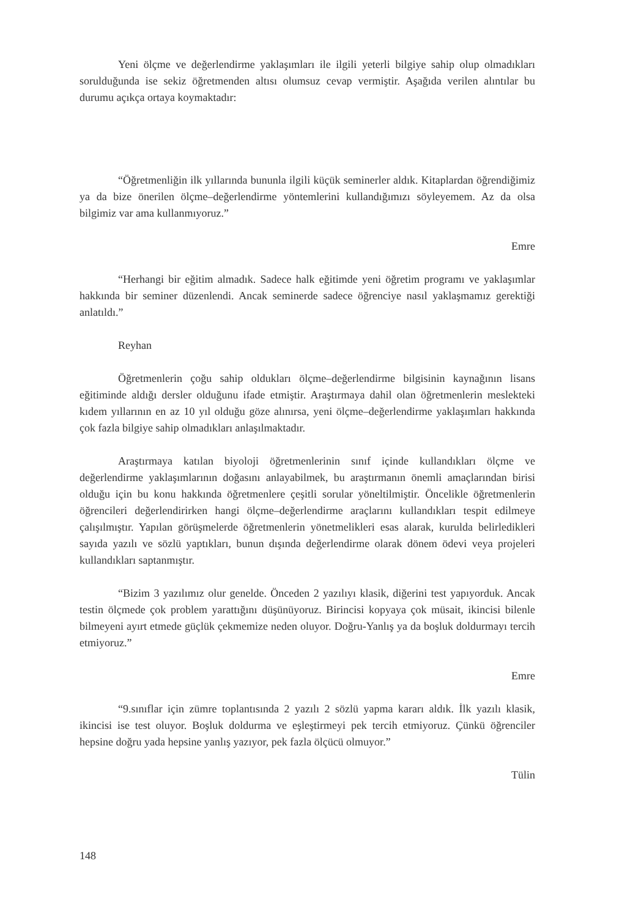Yeni ölçme ve değerlendirme yaklaşımları ile ilgili yeterli bilgiye sahip olup olmadıkları sorulduğunda ise sekiz öğretmenden altısı olumsuz cevap vermiştir. Aşağıda verilen alıntılar bu durumu açıkça ortaya koymaktadır:
“Öğretmenliğin ilk yıllarında bununla ilgili küçük seminerler aldık. Kitaplardan öğrendiğimiz ya da bize önerilen ölçme–değerlendirme yöntemlerini kullandığımızı söyleyemem. Az da olsa bilgimiz var ama kullanmıyoruz.”
Emre
“Herhangi bir eğitim almadık. Sadece halk eğitimde yeni öğretim programı ve yaklaşımlar hakkında bir seminer düzenlendi. Ancak seminerde sadece öğrenciye nasıl yaklaşmamız gerektiği anlatıldı.”
Reyhan
Öğretmenlerin çoğu sahip oldukları ölçme–değerlendirme bilgisinin kaynağının lisans eğitiminde aldığı dersler olduğunu ifade etmiştir. Araştırmaya dahil olan öğretmenlerin meslekteki kıdem yıllarının en az 10 yıl olduğu göze alınırsa, yeni ölçme–değerlendirme yaklaşımları hakkında çok fazla bilgiye sahip olmadıkları anlaşılmaktadır.
Araştırmaya katılan biyoloji öğretmenlerinin sınıf içinde kullandıkları ölçme ve değerlendirme yaklaşımlarının doğasını anlayabilmek, bu araştırmanın önemli amaçlarından birisi olduğu için bu konu hakkında öğretmenlere çeşitli sorular yöneltilmiştir. Öncelikle öğretmenlerin öğrencileri değerlendirirken hangi ölçme–değerlendirme araçlarını kullandıkları tespit edilmeye çalışılmıştır. Yapılan görüşmelerde öğretmenlerin yönetmelikleri esas alarak, kurulda belirledikleri sayıda yazılı ve sözlü yaptıkları, bunun dışında değerlendirme olarak dönem ödevi veya projeleri kullandıkları saptanmıştır.
“Bizim 3 yazılımız olur genelde. Önceden 2 yazılıyı klasik, diğerini test yapıyorduk. Ancak testin ölçmede çok problem yarattığını düşünüyoruz. Birincisi kopyaya çok müsait, ikincisi bilenle bilmeyeni ayırt etmede güçlük çekmemize neden oluyor. Doğru-Yanlış ya da boşluk doldurmayı tercih etmiyoruz.”
Emre
“9.sınıflar için zümre toplantısında 2 yazılı 2 sözlü yapma kararı aldık. İlk yazılı klasik, ikincisi ise test oluyor. Boşluk doldurma ve eşleştirmeyi pek tercih etmiyoruz. Çünkü öğrenciler hepsine doğru yada hepsine yanlış yazıyor, pek fazla ölçücü olmuyor.”
Tülin
148